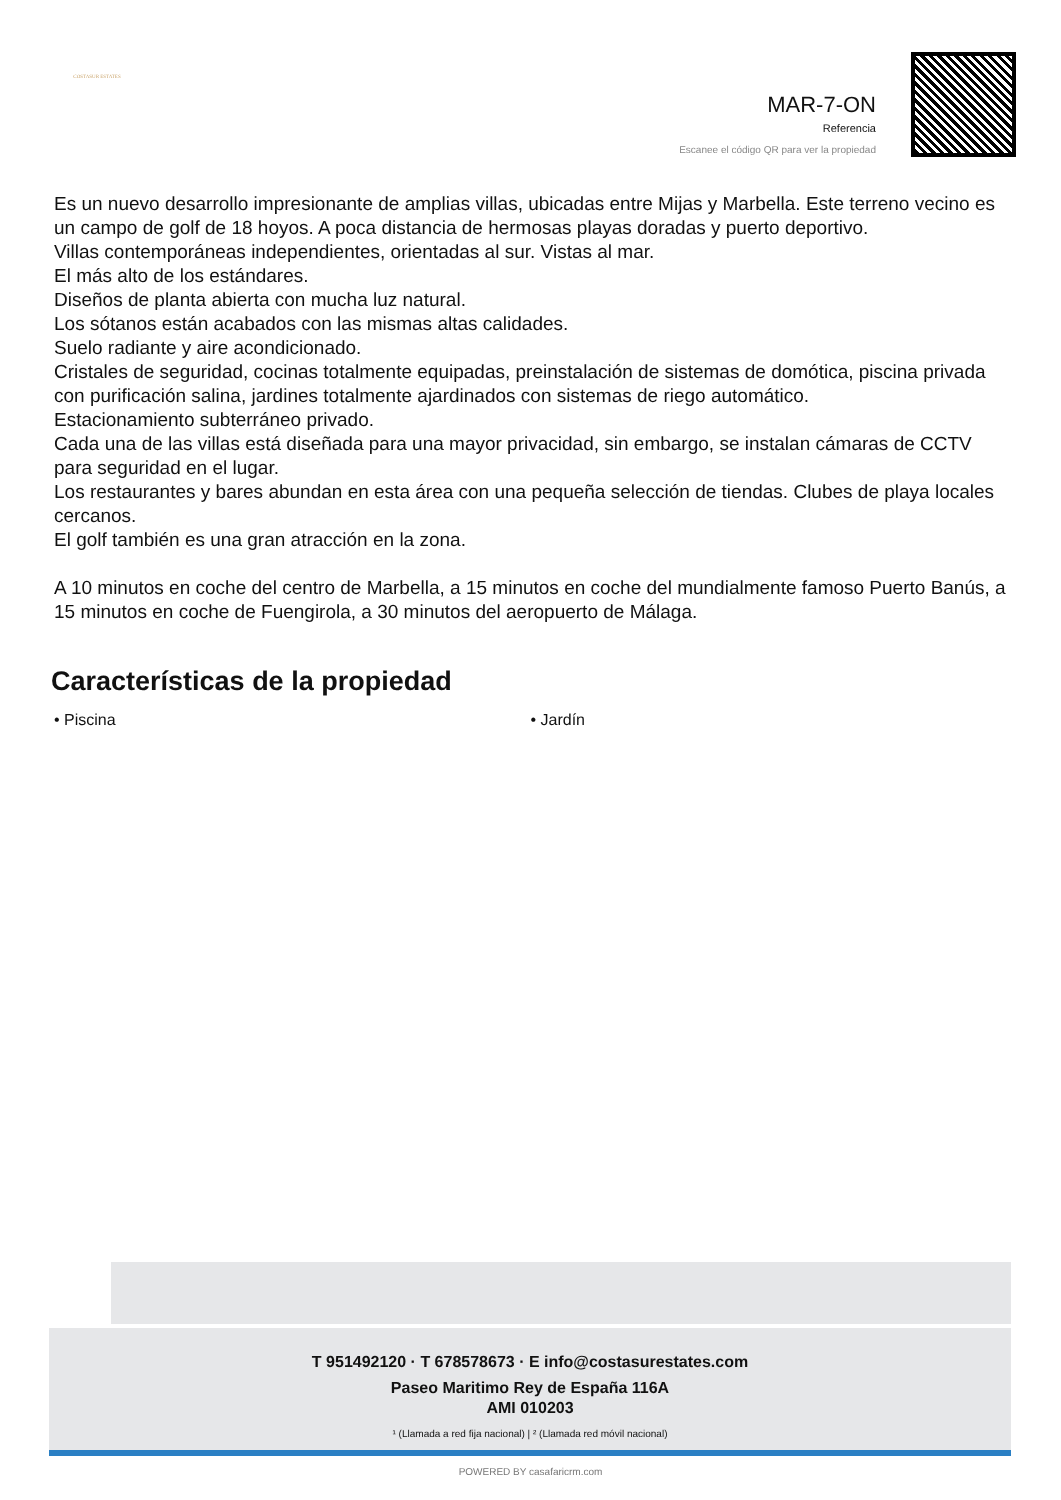COSTASUR ESTATES
MAR-7-ON
Referencia
Escanee el código QR para ver la propiedad
Es un nuevo desarrollo impresionante de amplias villas, ubicadas entre Mijas y Marbella. Este terreno vecino es un campo de golf de 18 hoyos. A poca distancia de hermosas playas doradas y puerto deportivo.
Villas contemporáneas independientes, orientadas al sur. Vistas al mar.
El más alto de los estándares.
Diseños de planta abierta con mucha luz natural.
Los sótanos están acabados con las mismas altas calidades.
Suelo radiante y aire acondicionado.
Cristales de seguridad, cocinas totalmente equipadas, preinstalación de sistemas de domótica, piscina privada con purificación salina, jardines totalmente ajardinados con sistemas de riego automático.
Estacionamiento subterráneo privado.
Cada una de las villas está diseñada para una mayor privacidad, sin embargo, se instalan cámaras de CCTV para seguridad en el lugar.
Los restaurantes y bares abundan en esta área con una pequeña selección de tiendas. Clubes de playa locales cercanos.
El golf también es una gran atracción en la zona.
A 10 minutos en coche del centro de Marbella, a 15 minutos en coche del mundialmente famoso Puerto Banús, a 15 minutos en coche de Fuengirola, a 30 minutos del aeropuerto de Málaga.
Características de la propiedad
• Piscina • Jardín
T 951492120 · T 678578673 · E info@costasurestates.com
Paseo Maritimo Rey de España 116A
AMI 010203
¹ (Llamada a red fija nacional) | ² (Llamada red móvil nacional)
POWERED BY casafaricrm.com